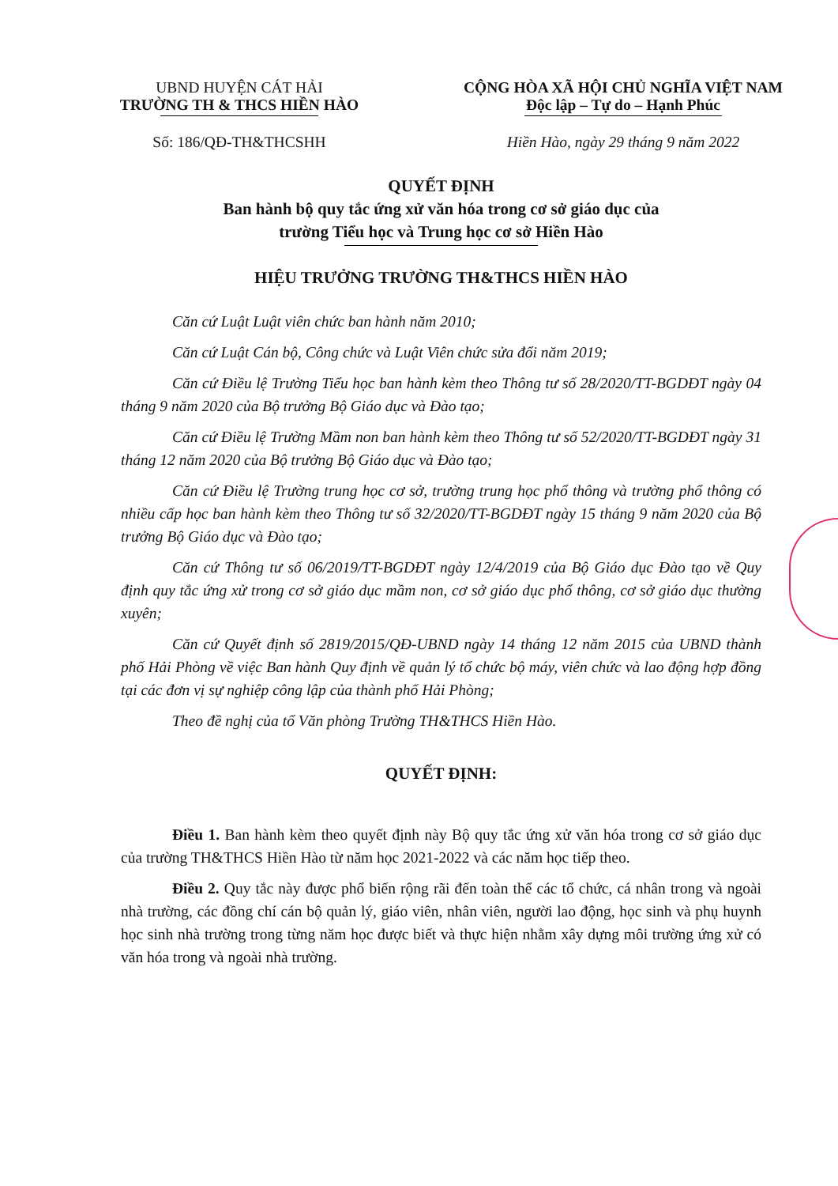UBND HUYỆN CÁT HẢI
TRƯỜNG TH & THCS HIỀN HÀO
Số: 186/QĐ-TH&THCSHH
CỘNG HÒA XÃ HỘI CHỦ NGHĨA VIỆT NAM
Độc lập – Tự do – Hạnh Phúc
Hiền Hào, ngày 29 tháng 9 năm 2022
QUYẾT ĐỊNH
Ban hành bộ quy tắc ứng xử văn hóa trong cơ sở giáo dục của
trường Tiểu học và Trung học cơ sở Hiền Hào
HIỆU TRƯỞNG TRƯỜNG TH&THCS HIỀN HÀO
Căn cứ Luật Luật viên chức ban hành năm 2010;
Căn cứ Luật Cán bộ, Công chức và Luật Viên chức sửa đổi năm 2019;
Căn cứ Điều lệ Trường Tiểu học ban hành kèm theo Thông tư số 28/2020/TT-BGDĐT ngày 04 tháng 9 năm 2020 của Bộ trưởng Bộ Giáo dục và Đào tạo;
Căn cứ Điều lệ Trường Mầm non ban hành kèm theo Thông tư số 52/2020/TT-BGDĐT ngày 31 tháng 12 năm 2020 của Bộ trưởng Bộ Giáo dục và Đào tạo;
Căn cứ Điều lệ Trường trung học cơ sở, trường trung học phổ thông và trường phổ thông có nhiều cấp học ban hành kèm theo Thông tư số 32/2020/TT-BGDĐT ngày 15 tháng 9 năm 2020 của Bộ trưởng Bộ Giáo dục và Đào tạo;
Căn cứ Thông tư số 06/2019/TT-BGDĐT ngày 12/4/2019 của Bộ Giáo dục Đào tạo về Quy định quy tắc ứng xử trong cơ sở giáo dục mầm non, cơ sở giáo dục phổ thông, cơ sở giáo dục thường xuyên;
Căn cứ Quyết định số 2819/2015/QĐ-UBND ngày 14 tháng 12 năm 2015 của UBND thành phố Hải Phòng về việc Ban hành Quy định về quản lý tổ chức bộ máy, viên chức và lao động hợp đồng tại các đơn vị sự nghiệp công lập của thành phố Hải Phòng;
Theo đề nghị của tổ Văn phòng Trường TH&THCS Hiền Hào.
QUYẾT ĐỊNH:
Điều 1. Ban hành kèm theo quyết định này Bộ quy tắc ứng xử văn hóa trong cơ sở giáo dục của trường TH&THCS Hiền Hào từ năm học 2021-2022 và các năm học tiếp theo.
Điều 2. Quy tắc này được phổ biến rộng rãi đến toàn thể các tổ chức, cá nhân trong và ngoài nhà trường, các đồng chí cán bộ quản lý, giáo viên, nhân viên, người lao động, học sinh và phụ huynh học sinh nhà trường trong từng năm học được biết và thực hiện nhằm xây dựng môi trường ứng xử có văn hóa trong và ngoài nhà trường.